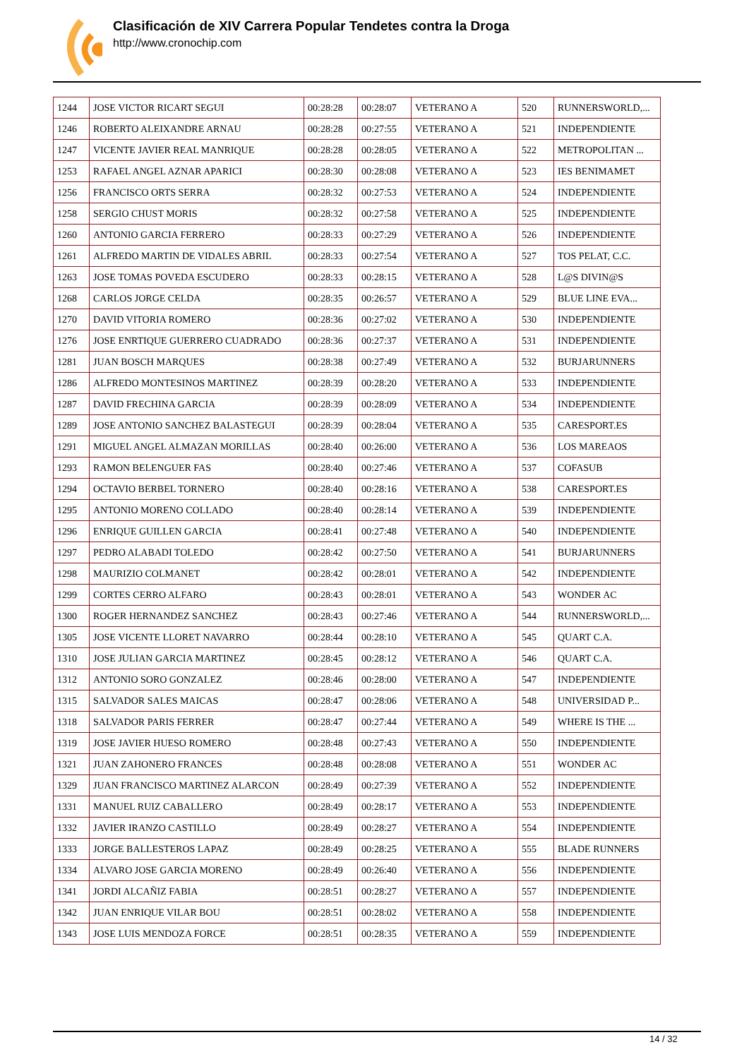Clasificación de XIV Carrera Popular Tendetes contra la Droga
http://www.cronochip.com
| 1244 | JOSE VICTOR RICART SEGUI | 00:28:28 | 00:28:07 | VETERANO A | 520 | RUNNERSWORLD,... |
| 1246 | ROBERTO ALEIXANDRE ARNAU | 00:28:28 | 00:27:55 | VETERANO A | 521 | INDEPENDIENTE |
| 1247 | VICENTE JAVIER REAL MANRIQUE | 00:28:28 | 00:28:05 | VETERANO A | 522 | METROPOLITAN ... |
| 1253 | RAFAEL ANGEL AZNAR APARICI | 00:28:30 | 00:28:08 | VETERANO A | 523 | IES BENIMAMET |
| 1256 | FRANCISCO ORTS SERRA | 00:28:32 | 00:27:53 | VETERANO A | 524 | INDEPENDIENTE |
| 1258 | SERGIO CHUST MORIS | 00:28:32 | 00:27:58 | VETERANO A | 525 | INDEPENDIENTE |
| 1260 | ANTONIO GARCIA FERRERO | 00:28:33 | 00:27:29 | VETERANO A | 526 | INDEPENDIENTE |
| 1261 | ALFREDO MARTIN DE VIDALES ABRIL | 00:28:33 | 00:27:54 | VETERANO A | 527 | TOS PELAT, C.C. |
| 1263 | JOSE TOMAS POVEDA ESCUDERO | 00:28:33 | 00:28:15 | VETERANO A | 528 | L@S DIVIN@S |
| 1268 | CARLOS JORGE CELDA | 00:28:35 | 00:26:57 | VETERANO A | 529 | BLUE LINE EVA... |
| 1270 | DAVID VITORIA ROMERO | 00:28:36 | 00:27:02 | VETERANO A | 530 | INDEPENDIENTE |
| 1276 | JOSE ENRTIQUE GUERRERO CUADRADO | 00:28:36 | 00:27:37 | VETERANO A | 531 | INDEPENDIENTE |
| 1281 | JUAN BOSCH MARQUES | 00:28:38 | 00:27:49 | VETERANO A | 532 | BURJARUNNERS |
| 1286 | ALFREDO MONTESINOS MARTINEZ | 00:28:39 | 00:28:20 | VETERANO A | 533 | INDEPENDIENTE |
| 1287 | DAVID FRECHINA GARCIA | 00:28:39 | 00:28:09 | VETERANO A | 534 | INDEPENDIENTE |
| 1289 | JOSE ANTONIO SANCHEZ BALASTEGUI | 00:28:39 | 00:28:04 | VETERANO A | 535 | CARESPORT.ES |
| 1291 | MIGUEL ANGEL ALMAZAN MORILLAS | 00:28:40 | 00:26:00 | VETERANO A | 536 | LOS MAREAOS |
| 1293 | RAMON BELENGUER FAS | 00:28:40 | 00:27:46 | VETERANO A | 537 | COFASUB |
| 1294 | OCTAVIO BERBEL TORNERO | 00:28:40 | 00:28:16 | VETERANO A | 538 | CARESPORT.ES |
| 1295 | ANTONIO MORENO COLLADO | 00:28:40 | 00:28:14 | VETERANO A | 539 | INDEPENDIENTE |
| 1296 | ENRIQUE GUILLEN GARCIA | 00:28:41 | 00:27:48 | VETERANO A | 540 | INDEPENDIENTE |
| 1297 | PEDRO ALABADI TOLEDO | 00:28:42 | 00:27:50 | VETERANO A | 541 | BURJARUNNERS |
| 1298 | MAURIZIO COLMANET | 00:28:42 | 00:28:01 | VETERANO A | 542 | INDEPENDIENTE |
| 1299 | CORTES CERRO ALFARO | 00:28:43 | 00:28:01 | VETERANO A | 543 | WONDER AC |
| 1300 | ROGER HERNANDEZ SANCHEZ | 00:28:43 | 00:27:46 | VETERANO A | 544 | RUNNERSWORLD,... |
| 1305 | JOSE VICENTE LLORET NAVARRO | 00:28:44 | 00:28:10 | VETERANO A | 545 | QUART C.A. |
| 1310 | JOSE JULIAN GARCIA MARTINEZ | 00:28:45 | 00:28:12 | VETERANO A | 546 | QUART C.A. |
| 1312 | ANTONIO SORO GONZALEZ | 00:28:46 | 00:28:00 | VETERANO A | 547 | INDEPENDIENTE |
| 1315 | SALVADOR SALES MAICAS | 00:28:47 | 00:28:06 | VETERANO A | 548 | UNIVERSIDAD P... |
| 1318 | SALVADOR PARIS FERRER | 00:28:47 | 00:27:44 | VETERANO A | 549 | WHERE IS THE ... |
| 1319 | JOSE JAVIER HUESO ROMERO | 00:28:48 | 00:27:43 | VETERANO A | 550 | INDEPENDIENTE |
| 1321 | JUAN ZAHONERO FRANCES | 00:28:48 | 00:28:08 | VETERANO A | 551 | WONDER AC |
| 1329 | JUAN FRANCISCO MARTINEZ ALARCON | 00:28:49 | 00:27:39 | VETERANO A | 552 | INDEPENDIENTE |
| 1331 | MANUEL RUIZ CABALLERO | 00:28:49 | 00:28:17 | VETERANO A | 553 | INDEPENDIENTE |
| 1332 | JAVIER IRANZO CASTILLO | 00:28:49 | 00:28:27 | VETERANO A | 554 | INDEPENDIENTE |
| 1333 | JORGE BALLESTEROS LAPAZ | 00:28:49 | 00:28:25 | VETERANO A | 555 | BLADE RUNNERS |
| 1334 | ALVARO JOSE GARCIA MORENO | 00:28:49 | 00:26:40 | VETERANO A | 556 | INDEPENDIENTE |
| 1341 | JORDI ALCAÑIZ FABIA | 00:28:51 | 00:28:27 | VETERANO A | 557 | INDEPENDIENTE |
| 1342 | JUAN ENRIQUE VILAR BOU | 00:28:51 | 00:28:02 | VETERANO A | 558 | INDEPENDIENTE |
| 1343 | JOSE LUIS MENDOZA FORCE | 00:28:51 | 00:28:35 | VETERANO A | 559 | INDEPENDIENTE |
14 / 32